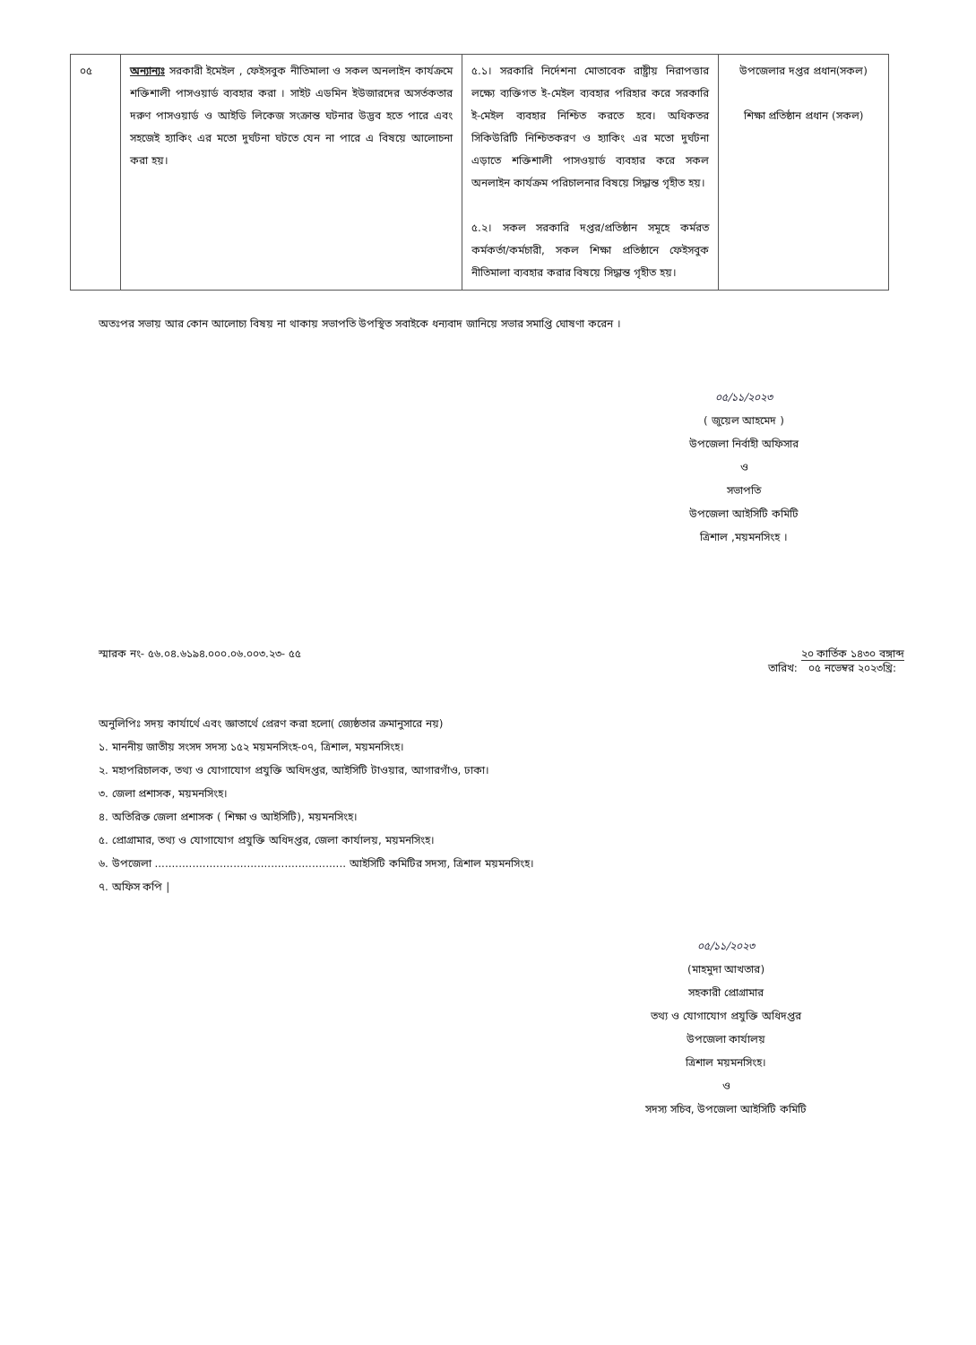| ০৫ | অন্যান্যঃ সরকারী ইমেইল , ফেইসবুক নীতিমালা ও সকল অনলাইন কার্যক্রমে শক্তিশালী পাসওয়ার্ড ব্যবহার করা । সাইট এডমিন ইউজারদের অসর্তকতার দরুণ পাসওয়ার্ড ও আইডি লিকেজ সংক্রান্ত ঘটনার উদ্ভব হতে পারে এবং সহজেই হ্যাকিং এর মতো দুর্ঘটনা ঘটতে যেন না পারে এ বিষয়ে আলোচনা করা হয়। | ৫.১। সরকারি নির্দেশনা মোতাবেক রাষ্ট্রীয় নিরাপত্তার লক্ষ্যে ব্যক্তিগত ই-মেইল ব্যবহার পরিহার করে সরকারি ই-মেইল ব্যবহার নিশ্চিত করতে হবে। অধিকতর সিকিউরিটি নিশ্চিতকরণ ও হ্যাকিং এর মতো দুর্ঘটনা এড়াতে শক্তিশালী পাসওয়ার্ড ব্যবহার করে সকল অনলাইন কার্যক্রম পরিচালনার বিষয়ে সিদ্ধান্ত গৃহীত হয়। ৫.২। সকল সরকারি দপ্তর/প্রতিষ্ঠান সমূহে কর্মরত কর্মকর্তা/কর্মচারী, সকল শিক্ষা প্রতিষ্ঠানে ফেইসবুক নীতিমালা ব্যবহার করার বিষয়ে সিদ্ধান্ত গৃহীত হয়। | উপজেলার দপ্তর প্রধান(সকল) শিক্ষা প্রতিষ্ঠান প্রধান (সকল) |
অতঃপর সভায় আর কোন আলোচ্য বিষয় না থাকায় সভাপতি উপস্থিত সবাইকে ধন্যবাদ জানিয়ে সভার সমাপ্তি ঘোষণা করেন ।
০৫/১১/২০২৩
( জুয়েল আহমেদ )
উপজেলা নির্বাহী অফিসার
ও
সভাপতি
উপজেলা আইসিটি কমিটি
ত্রিশাল ,ময়মনসিংহ ।
স্মারক নং- ৫৬.০৪.৬১৯৪.০০০.০৬.০০৩.২৩- ৫৫ তারিখ: ২০ কার্তিক ১৪৩০ বঙ্গাব্দ
০৫ নভেম্বর ২০২৩খ্রি:
অনুলিপিঃ সদয় কার্যার্থে এবং জ্ঞাতার্থে প্রেরণ করা হলো( জ্যেষ্ঠতার ক্রমানুসারে নয়)
১. মাননীয় জাতীয় সংসদ সদস্য ১৫২ ময়মনসিংহ-০৭, ত্রিশাল, ময়মনসিংহ।
২. মহাপরিচালক, তথ্য ও যোগাযোগ প্রযুক্তি অধিদপ্তর, আইসিটি টাওয়ার, আগারগাঁও, ঢাকা।
৩. জেলা প্রশাসক, ময়মনসিংহ।
৪. অতিরিক্ত জেলা প্রশাসক ( শিক্ষা ও আইসিটি), ময়মনসিংহ।
৫. প্রোগ্রামার, তথ্য ও যোগাযোগ প্রযুক্তি অধিদপ্তর, জেলা কার্যালয়, ময়মনসিংহ।
৬. উপজেলা ........................................................ আইসিটি কমিটির সদস্য, ত্রিশাল ময়মনসিংহ।
৭. অফিস কপি |
০৫/১১/২০২৩
(মাহমুদা আখতার)
সহকারী প্রোগ্রামার
তথ্য ও যোগাযোগ প্রযুক্তি অধিদপ্তর
উপজেলা কার্যালয়
ত্রিশাল ময়মনসিংহ।
ও
সদস্য সচিব, উপজেলা আইসিটি কমিটি